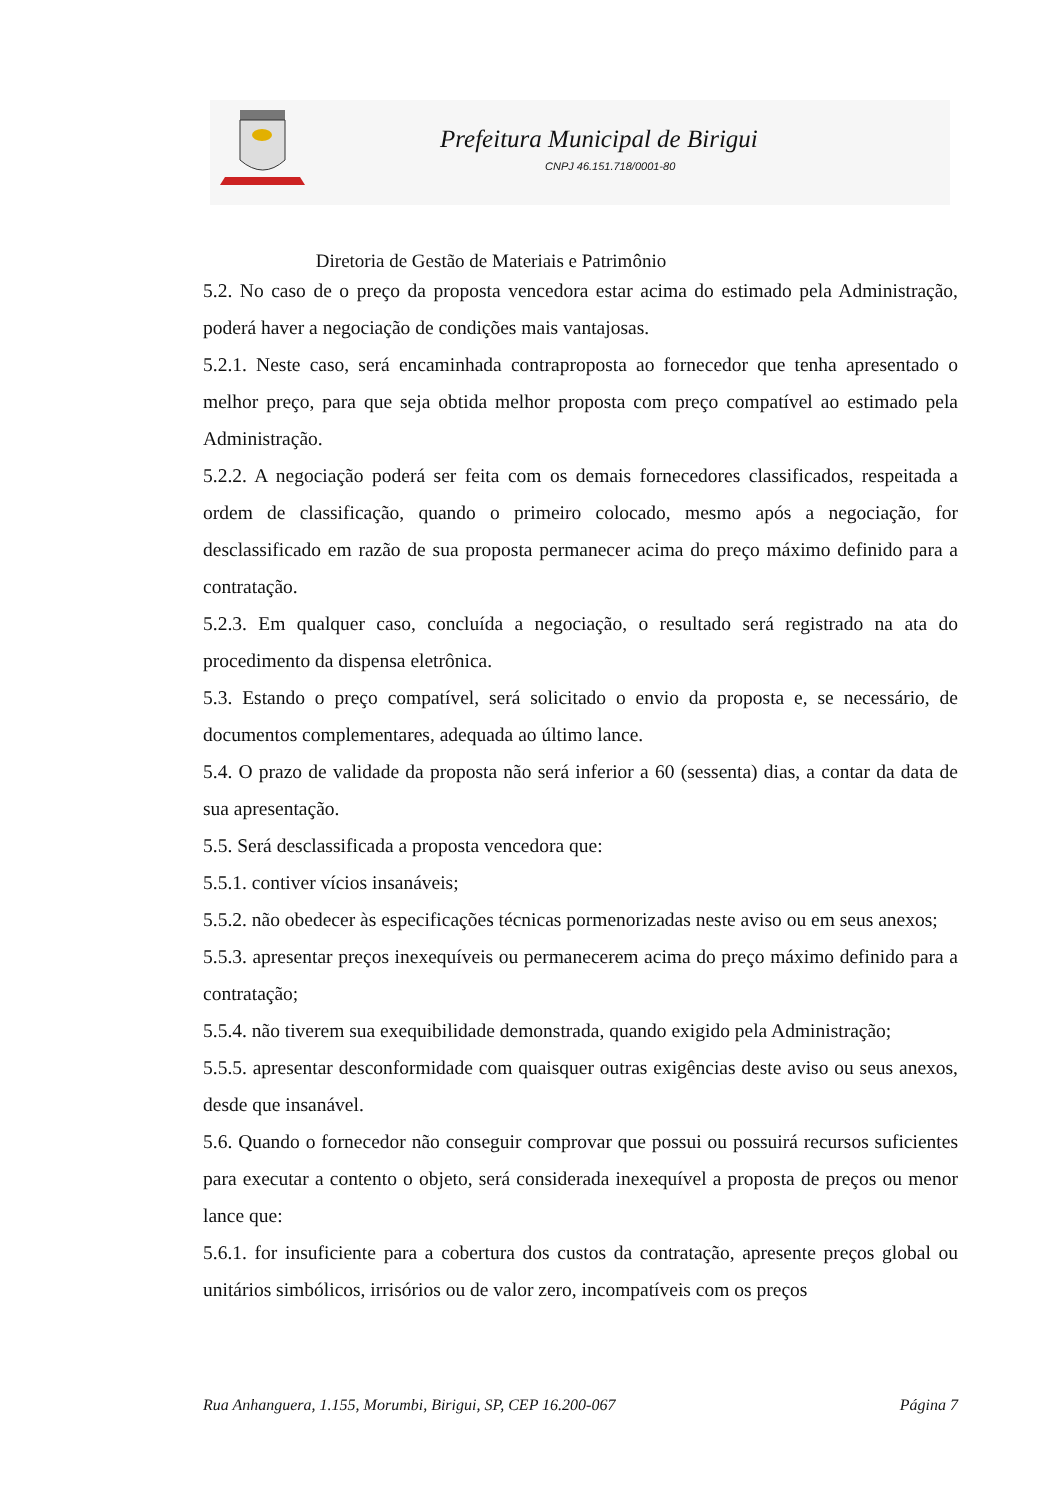Prefeitura Municipal de Birigui
CNPJ 46.151.718/0001-80
Diretoria de Gestão de Materiais e Patrimônio
5.2. No caso de o preço da proposta vencedora estar acima do estimado pela Administração, poderá haver a negociação de condições mais vantajosas.
5.2.1. Neste caso, será encaminhada contraproposta ao fornecedor que tenha apresentado o melhor preço, para que seja obtida melhor proposta com preço compatível ao estimado pela Administração.
5.2.2. A negociação poderá ser feita com os demais fornecedores classificados, respeitada a ordem de classificação, quando o primeiro colocado, mesmo após a negociação, for desclassificado em razão de sua proposta permanecer acima do preço máximo definido para a contratação.
5.2.3. Em qualquer caso, concluída a negociação, o resultado será registrado na ata do procedimento da dispensa eletrônica.
5.3. Estando o preço compatível, será solicitado o envio da proposta e, se necessário, de documentos complementares, adequada ao último lance.
5.4. O prazo de validade da proposta não será inferior a 60 (sessenta) dias, a contar da data de sua apresentação.
5.5. Será desclassificada a proposta vencedora que:
5.5.1. contiver vícios insanáveis;
5.5.2. não obedecer às especificações técnicas pormenorizadas neste aviso ou em seus anexos;
5.5.3. apresentar preços inexequíveis ou permanecerem acima do preço máximo definido para a contratação;
5.5.4. não tiverem sua exequibilidade demonstrada, quando exigido pela Administração;
5.5.5. apresentar desconformidade com quaisquer outras exigências deste aviso ou seus anexos, desde que insanável.
5.6. Quando o fornecedor não conseguir comprovar que possui ou possuirá recursos suficientes para executar a contento o objeto, será considerada inexequível a proposta de preços ou menor lance que:
5.6.1. for insuficiente para a cobertura dos custos da contratação, apresente preços global ou unitários simbólicos, irrisórios ou de valor zero, incompatíveis com os preços
Rua Anhanguera, 1.155, Morumbi, Birigui, SP, CEP 16.200-067 Página 7